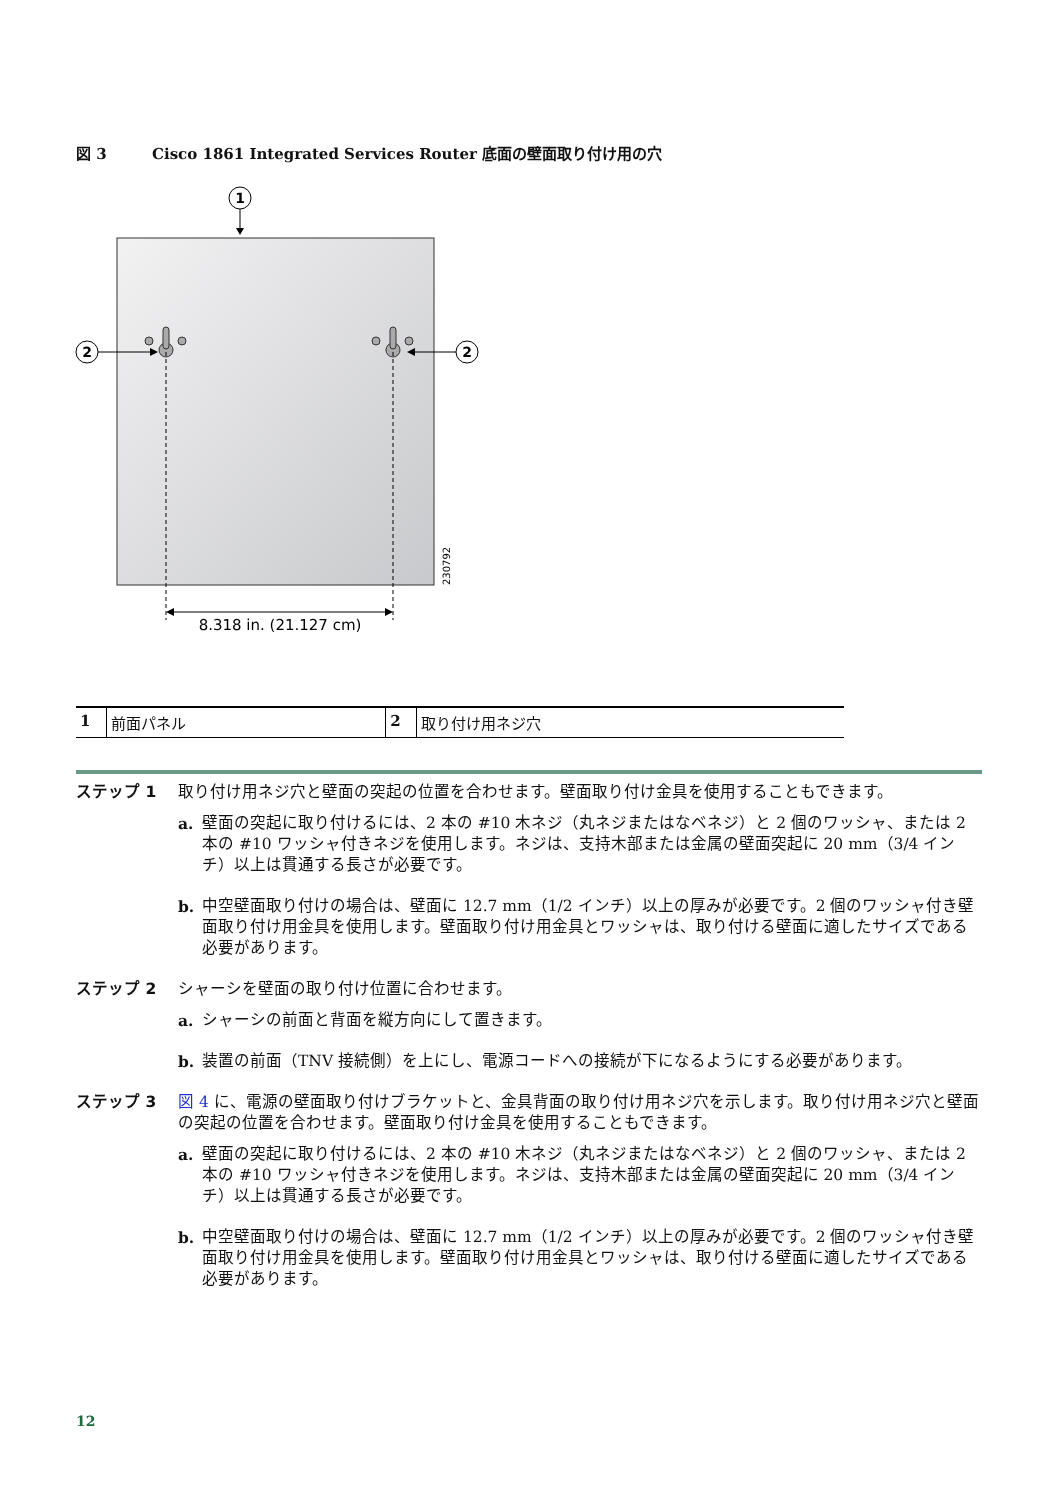図 3 Cisco 1861 Integrated Services Router 底面の壁面取り付け用の穴
1
2
2
8.318 in. (21.127 cm)
230792
| 1 | 前面パネル | 2 | 取り付け用ネジ穴 |
ステップ 1 取り付け用ネジ穴と壁面の突起の位置を合わせます。壁面取り付け金具を使用することもできます。
a. 壁面の突起に取り付けるには、2 本の #10 木ネジ（丸ネジまたはなベネジ）と 2 個のワッシャ、または 2 本の #10 ワッシャ付きネジを使用します。ネジは、支持木部または金属の壁面突起に 20 mm（3/4 インチ）以上は貫通する長さが必要です。
b. 中空壁面取り付けの場合は、壁面に 12.7 mm（1/2 インチ）以上の厚みが必要です。2 個のワッシャ付き壁面取り付け用金具を使用します。壁面取り付け用金具とワッシャは、取り付ける壁面に適したサイズである必要があります。
ステップ 2 シャーシを壁面の取り付け位置に合わせます。
a. シャーシの前面と背面を縦方向にして置きます。
b. 装置の前面（TNV 接続側）を上にし、電源コードへの接続が下になるようにする必要があります。
ステップ 3 図 4 に、電源の壁面取り付けブラケットと、金具背面の取り付け用ネジ穴を示します。取り付け用ネジ穴と壁面の突起の位置を合わせます。壁面取り付け金具を使用することもできます。
a. 壁面の突起に取り付けるには、2 本の #10 木ネジ（丸ネジまたはなベネジ）と 2 個のワッシャ、または 2 本の #10 ワッシャ付きネジを使用します。ネジは、支持木部または金属の壁面突起に 20 mm（3/4 インチ）以上は貫通する長さが必要です。
b. 中空壁面取り付けの場合は、壁面に 12.7 mm（1/2 インチ）以上の厚みが必要です。2 個のワッシャ付き壁面取り付け用金具を使用します。壁面取り付け用金具とワッシャは、取り付ける壁面に適したサイズである必要があります。
12